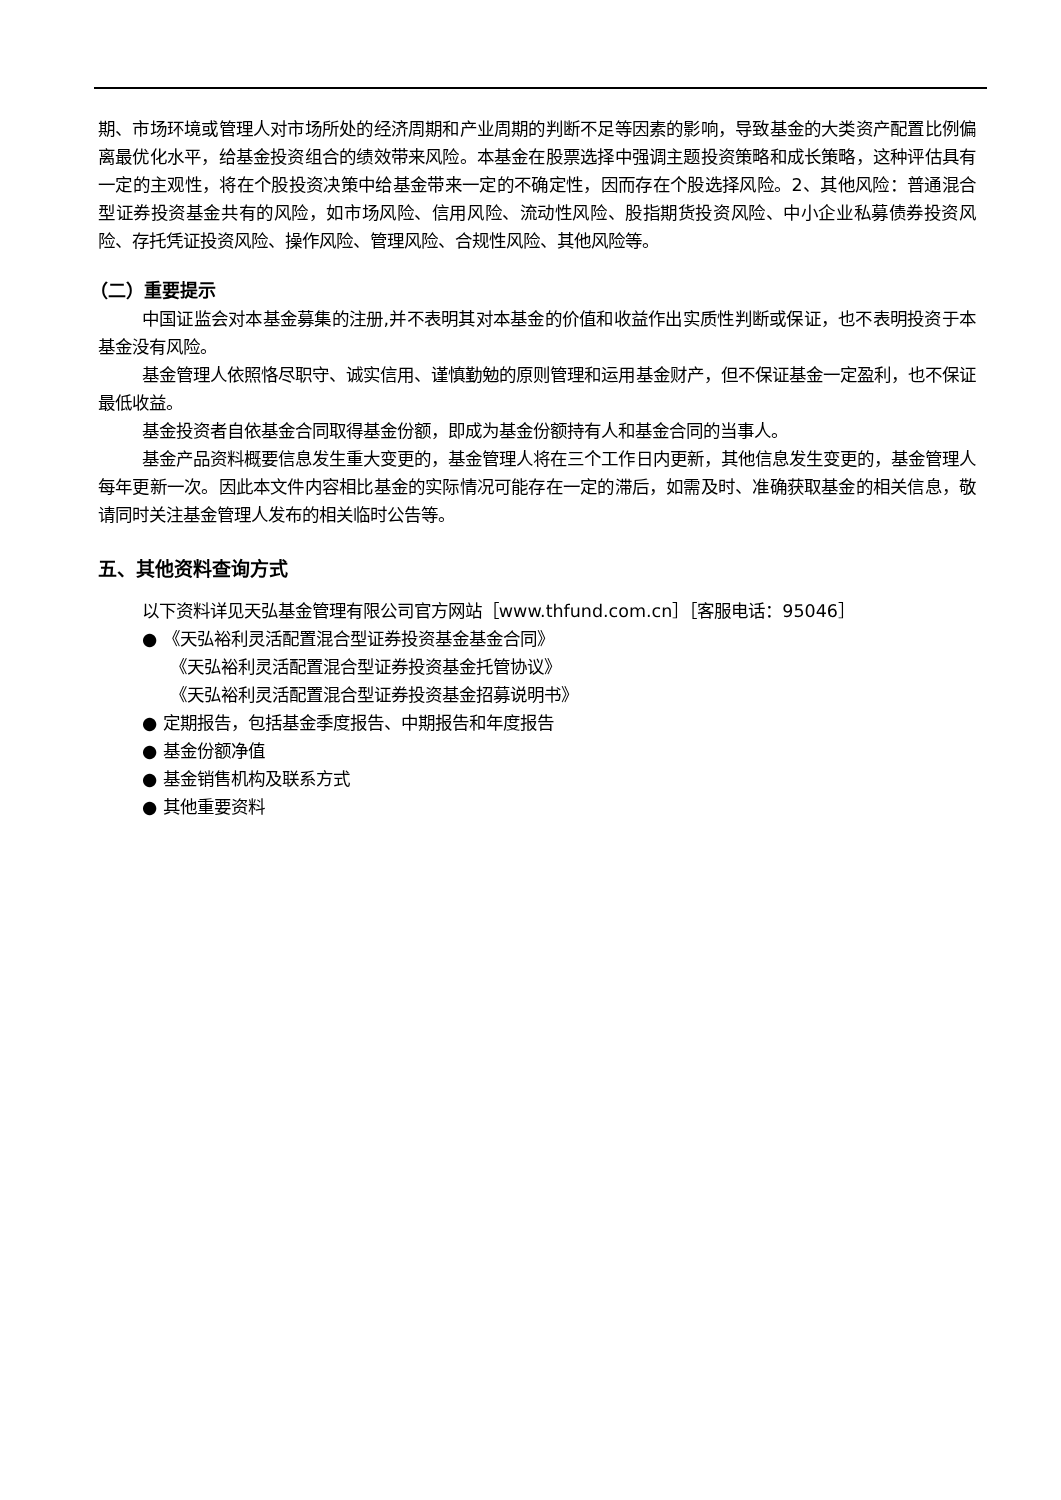期、市场环境或管理人对市场所处的经济周期和产业周期的判断不足等因素的影响，导致基金的大类资产配置比例偏离最优化水平，给基金投资组合的绩效带来风险。本基金在股票选择中强调主题投资策略和成长策略，这种评估具有一定的主观性，将在个股投资决策中给基金带来一定的不确定性，因而存在个股选择风险。2、其他风险：普通混合型证券投资基金共有的风险，如市场风险、信用风险、流动性风险、股指期货投资风险、中小企业私募债券投资风险、存托凭证投资风险、操作风险、管理风险、合规性风险、其他风险等。
（二）重要提示
中国证监会对本基金募集的注册,并不表明其对本基金的价值和收益作出实质性判断或保证，也不表明投资于本基金没有风险。
基金管理人依照恪尽职守、诚实信用、谨慎勤勉的原则管理和运用基金财产，但不保证基金一定盈利，也不保证最低收益。
基金投资者自依基金合同取得基金份额，即成为基金份额持有人和基金合同的当事人。
基金产品资料概要信息发生重大变更的，基金管理人将在三个工作日内更新，其他信息发生变更的，基金管理人每年更新一次。因此本文件内容相比基金的实际情况可能存在一定的滞后，如需及时、准确获取基金的相关信息，敬请同时关注基金管理人发布的相关临时公告等。
五、其他资料查询方式
以下资料详见天弘基金管理有限公司官方网站［www.thfund.com.cn］［客服电话：95046］
● 《天弘裕利灵活配置混合型证券投资基金基金合同》
《天弘裕利灵活配置混合型证券投资基金托管协议》
《天弘裕利灵活配置混合型证券投资基金招募说明书》
● 定期报告，包括基金季度报告、中期报告和年度报告
● 基金份额净值
● 基金销售机构及联系方式
● 其他重要资料